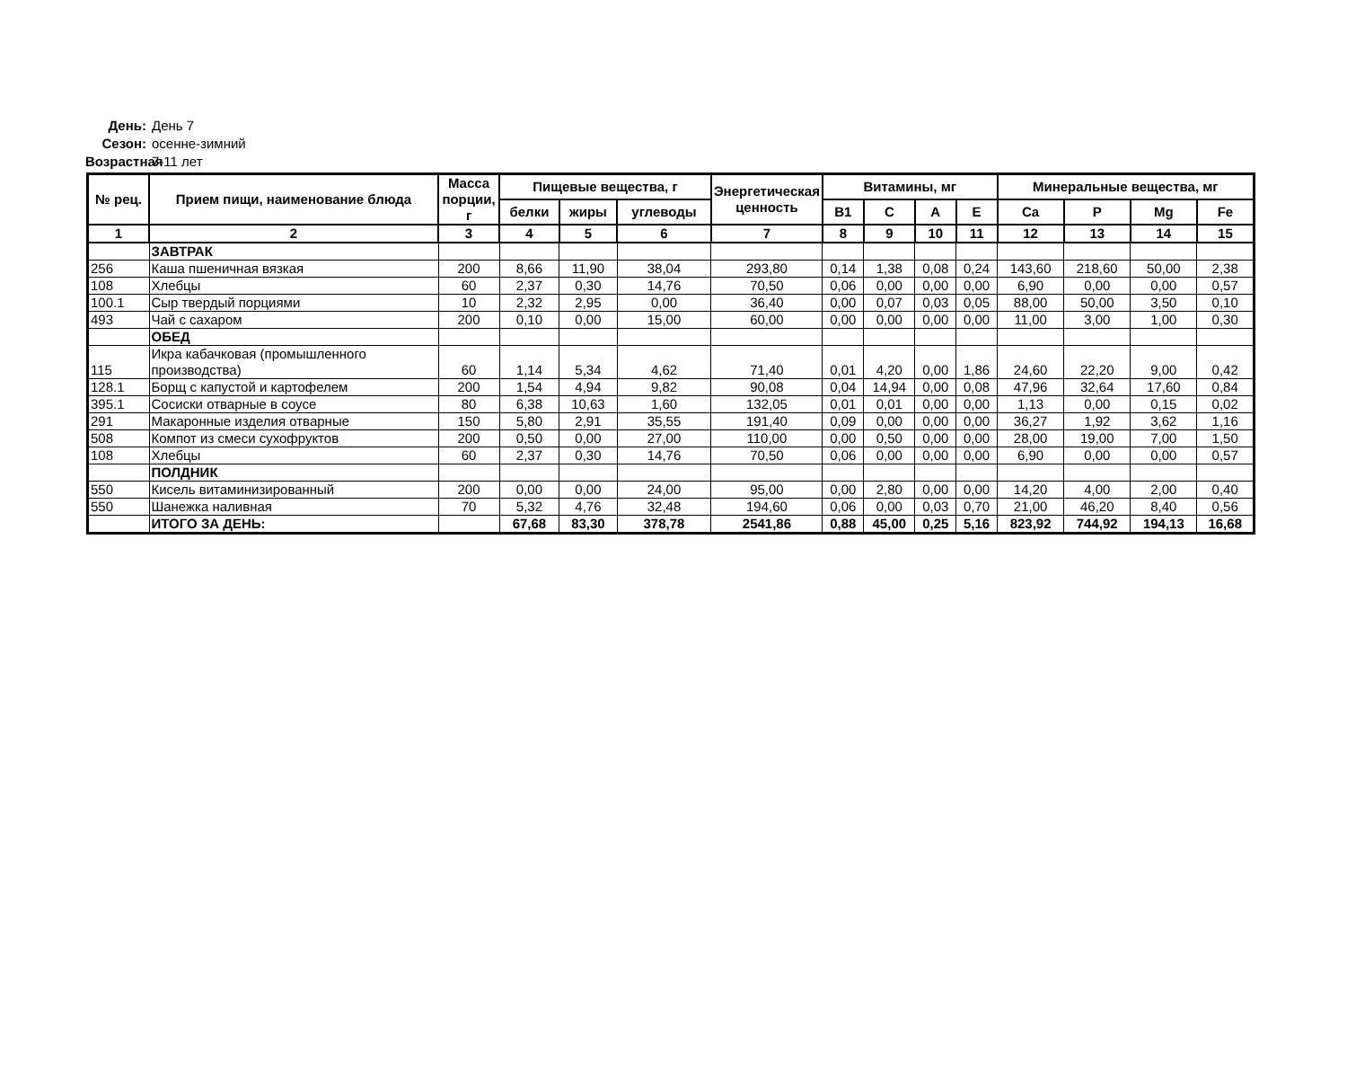День: День 7
Сезон: осенне-зимний
Возрастная 7-11 лет
| № рец. | Прием пищи, наименование блюда | Масса порции, г | Пищевые вещества, г | | | Энергетическая ценность | Витамины, мг | | | | Минеральные вещества, мг | | | |
| --- | --- | --- | --- | --- | --- | --- | --- | --- | --- | --- | --- | --- | --- | --- |
| | | | белки | жиры | углеводы | | B1 | C | A | E | Ca | P | Mg | Fe |
| 1 | 2 | 3 | 4 | 5 | 6 | 7 | 8 | 9 | 10 | 11 | 12 | 13 | 14 | 15 |
| | ЗАВТРАК | | | | | | | | | | | | | |
| 256 | Каша пшеничная вязкая | 200 | 8,66 | 11,90 | 38,04 | 293,80 | 0,14 | 1,38 | 0,08 | 0,24 | 143,60 | 218,60 | 50,00 | 2,38 |
| 108 | Хлебцы | 60 | 2,37 | 0,30 | 14,76 | 70,50 | 0,06 | 0,00 | 0,00 | 0,00 | 6,90 | 0,00 | 0,00 | 0,57 |
| 100.1 | Сыр твердый порциями | 10 | 2,32 | 2,95 | 0,00 | 36,40 | 0,00 | 0,07 | 0,03 | 0,05 | 88,00 | 50,00 | 3,50 | 0,10 |
| 493 | Чай с сахаром | 200 | 0,10 | 0,00 | 15,00 | 60,00 | 0,00 | 0,00 | 0,00 | 0,00 | 11,00 | 3,00 | 1,00 | 0,30 |
| | ОБЕД | | | | | | | | | | | | | |
| 115 | Икра кабачковая (промышленного производства) | 60 | 1,14 | 5,34 | 4,62 | 71,40 | 0,01 | 4,20 | 0,00 | 1,86 | 24,60 | 22,20 | 9,00 | 0,42 |
| 128.1 | Борщ с капустой и картофелем | 200 | 1,54 | 4,94 | 9,82 | 90,08 | 0,04 | 14,94 | 0,00 | 0,08 | 47,96 | 32,64 | 17,60 | 0,84 |
| 395.1 | Сосиски отварные в соусе | 80 | 6,38 | 10,63 | 1,60 | 132,05 | 0,01 | 0,01 | 0,00 | 0,00 | 1,13 | 0,00 | 0,15 | 0,02 |
| 291 | Макаронные изделия отварные | 150 | 5,80 | 2,91 | 35,55 | 191,40 | 0,09 | 0,00 | 0,00 | 0,00 | 36,27 | 1,92 | 3,62 | 1,16 |
| 508 | Компот из смеси сухофруктов | 200 | 0,50 | 0,00 | 27,00 | 110,00 | 0,00 | 0,50 | 0,00 | 0,00 | 28,00 | 19,00 | 7,00 | 1,50 |
| 108 | Хлебцы | 60 | 2,37 | 0,30 | 14,76 | 70,50 | 0,06 | 0,00 | 0,00 | 0,00 | 6,90 | 0,00 | 0,00 | 0,57 |
| | ПОЛДНИК | | | | | | | | | | | | | |
| 550 | Кисель витаминизированный | 200 | 0,00 | 0,00 | 24,00 | 95,00 | 0,00 | 2,80 | 0,00 | 0,00 | 14,20 | 4,00 | 2,00 | 0,40 |
| 550 | Шанежка наливная | 70 | 5,32 | 4,76 | 32,48 | 194,60 | 0,06 | 0,00 | 0,03 | 0,70 | 21,00 | 46,20 | 8,40 | 0,56 |
| | ИТОГО ЗА ДЕНЬ: | | 67,68 | 83,30 | 378,78 | 2541,86 | 0,88 | 45,00 | 0,25 | 5,16 | 823,92 | 744,92 | 194,13 | 16,68 |